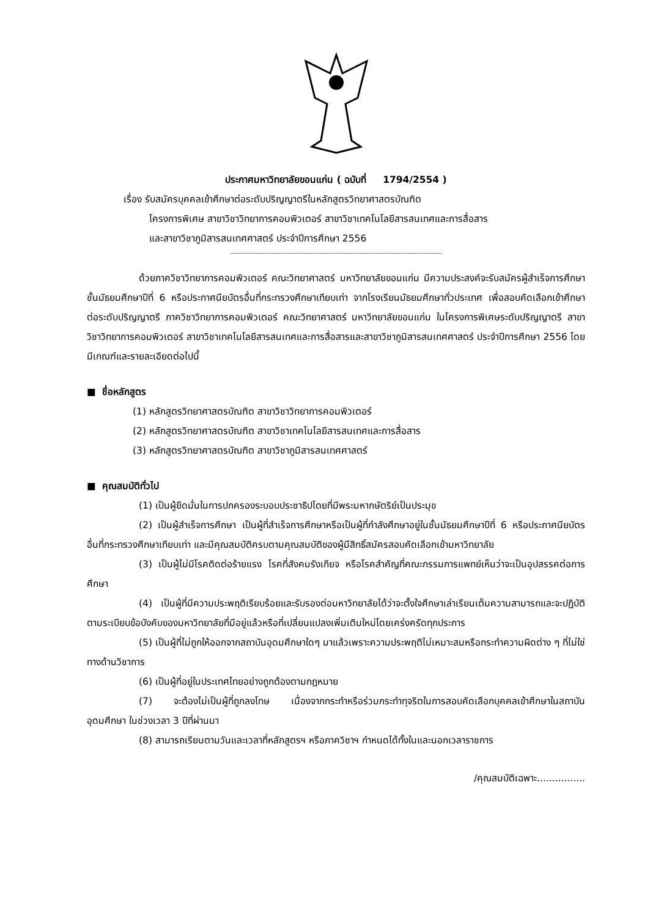ประกาศมหาวิทยาลัยขอนแก่น ( ฉบับที่ 1794/2554 )
เรื่อง รับสมัครบุคคลเข้าศึกษาต่อระดับปริญญาตรีในหลักสูตรวิทยาศาสตรบัณฑิต
โครงการพิเศษ สาขาวิชาวิทยาการคอมพิวเตอร์ สาขาวิชาเทคโนโลยีสารสนเทศและการสื่อสาร
และสาขาวิชาภูมิสารสนเทศศาสตร์ ประจำปีการศึกษา 2556
ด้วยภาควิชาวิทยาการคอมพิวเตอร์ คณะวิทยาศาสตร์ มหาวิทยาลัยขอนแก่น มีความประสงค์จะรับสมัครผู้สำเร็จการศึกษาชั้นมัธยมศึกษาปีที่ 6 หรือประกาศนียบัตรอื่นที่กระทรวงศึกษาเทียบเท่า จากโรงเรียนมัธยมศึกษาทั่วประเทศ เพื่อสอบคัดเลือกเข้าศึกษาต่อระดับปริญญาตรี ภาควิชาวิทยาการคอมพิวเตอร์ คณะวิทยาศาสตร์ มหาวิทยาลัยขอนแก่น ในโครงการพิเศษระดับปริญญาตรี สาขาวิชาวิทยาการคอมพิวเตอร์ สาขาวิชาเทคโนโลยีสารสนเทศและการสื่อสารและสาขาวิชาภูมิสารสนเทศศาสตร์ ประจำปีการศึกษา 2556 โดยมีเกณฑ์และรายละเอียดต่อไปนี้
■ ชื่อหลักสูตร
(1) หลักสูตรวิทยาศาสตรบัณฑิต สาขาวิชาวิทยาการคอมพิวเตอร์
(2) หลักสูตรวิทยาศาสตรบัณฑิต สาขาวิชาเทคโนโลยีสารสนเทศและการสื่อสาร
(3) หลักสูตรวิทยาศาสตรบัณฑิต สาขาวิชาภูมิสารสนเทศศาสตร์
■ คุณสมบัติทั่วไป
(1) เป็นผู้ยึดมั่นในการปกครองระบอบประชาธิปไตยที่มีพระมหากษัตริย์เป็นประมุข
(2) เป็นผู้สำเร็จการศึกษา เป็นผู้ที่สำเร็จการศึกษาหรือเป็นผู้ที่กำลังศึกษาอยู่ในชั้นมัธยมศึกษาปีที่ 6 หรือประกาศนียบัตรอื่นที่กระทรวงศึกษาเทียบเท่า และมีคุณสมบัติครบตามคุณสมบัติของผู้มีสิทธิ์สมัครสอบคัดเลือกเข้ามหาวิทยาลัย
(3) เป็นผู้ไม่มีโรคติดต่อร้ายแรง โรคที่สังคมรังเกียจ หรือโรคสำคัญที่คณะกรรมการแพทย์เห็นว่าจะเป็นอุปสรรคต่อการศึกษา
(4) เป็นผู้ที่มีความประพฤติเรียบร้อยและรับรองต่อมหาวิทยาลัยได้ว่าจะตั้งใจศึกษาเล่าเรียนเต็มความสามารถและจะปฏิบัติตามระเบียบข้อบังคับของมหาวิทยาลัยที่มีอยู่แล้วหรือที่เปลี่ยนแปลงเพิ่มเติมใหม่โดยเคร่งครัดทุกประการ
(5) เป็นผู้ที่ไม่ถูกให้ออกจากสถาบันอุดมศึกษาใดๆ มาแล้วเพราะความประพฤติไม่เหมาะสมหรือกระทำความผิดต่าง ๆ ที่ไม่ใช่ทางด้านวิชาการ
(6) เป็นผู้ที่อยู่ในประเทศไทยอย่างถูกต้องตามกฎหมาย
(7) จะต้องไม่เป็นผู้ที่ถูกลงโทษ เนื่องจากกระทำหรือร่วมกระทำทุจริตในการสอบคัดเลือกบุคคลเข้าศึกษาในสถาบันอุดมศึกษา ในช่วงเวลา 3 ปีที่ผ่านมา
(8) สามารถเรียนตามวันและเวลาที่หลักสูตรฯ หรือภาควิชาฯ กำหนดได้ทั้งในและนอกเวลาราชการ
/คุณสมบัติเฉพาะ................